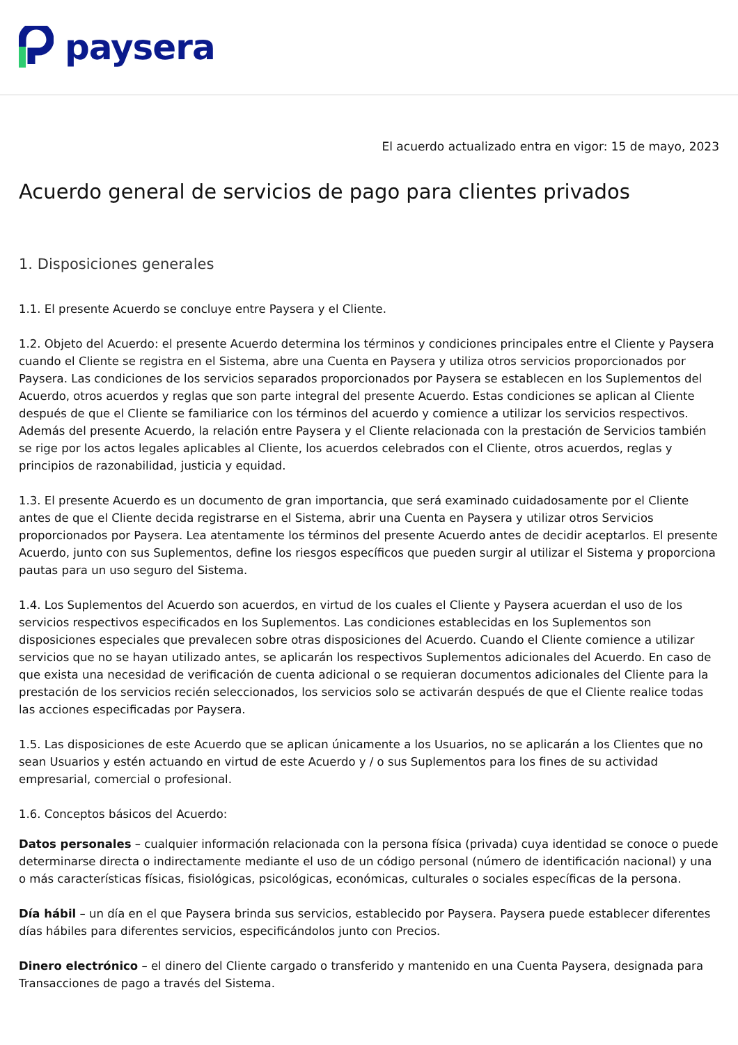paysera
El acuerdo actualizado entra en vigor: 15 de mayo, 2023
Acuerdo general de servicios de pago para clientes privados
1. Disposiciones generales
1.1. El presente Acuerdo se concluye entre Paysera y el Cliente.
1.2. Objeto del Acuerdo: el presente Acuerdo determina los términos y condiciones principales entre el Cliente y Paysera cuando el Cliente se registra en el Sistema, abre una Cuenta en Paysera y utiliza otros servicios proporcionados por Paysera. Las condiciones de los servicios separados proporcionados por Paysera se establecen en los Suplementos del Acuerdo, otros acuerdos y reglas que son parte integral del presente Acuerdo. Estas condiciones se aplican al Cliente después de que el Cliente se familiarice con los términos del acuerdo y comience a utilizar los servicios respectivos. Además del presente Acuerdo, la relación entre Paysera y el Cliente relacionada con la prestación de Servicios también se rige por los actos legales aplicables al Cliente, los acuerdos celebrados con el Cliente, otros acuerdos, reglas y principios de razonabilidad, justicia y equidad.
1.3. El presente Acuerdo es un documento de gran importancia, que será examinado cuidadosamente por el Cliente antes de que el Cliente decida registrarse en el Sistema, abrir una Cuenta en Paysera y utilizar otros Servicios proporcionados por Paysera. Lea atentamente los términos del presente Acuerdo antes de decidir aceptarlos. El presente Acuerdo, junto con sus Suplementos, define los riesgos específicos que pueden surgir al utilizar el Sistema y proporciona pautas para un uso seguro del Sistema.
1.4. Los Suplementos del Acuerdo son acuerdos, en virtud de los cuales el Cliente y Paysera acuerdan el uso de los servicios respectivos especificados en los Suplementos. Las condiciones establecidas en los Suplementos son disposiciones especiales que prevalecen sobre otras disposiciones del Acuerdo. Cuando el Cliente comience a utilizar servicios que no se hayan utilizado antes, se aplicarán los respectivos Suplementos adicionales del Acuerdo. En caso de que exista una necesidad de verificación de cuenta adicional o se requieran documentos adicionales del Cliente para la prestación de los servicios recién seleccionados, los servicios solo se activarán después de que el Cliente realice todas las acciones especificadas por Paysera.
1.5. Las disposiciones de este Acuerdo que se aplican únicamente a los Usuarios, no se aplicarán a los Clientes que no sean Usuarios y estén actuando en virtud de este Acuerdo y / o sus Suplementos para los fines de su actividad empresarial, comercial o profesional.
1.6. Conceptos básicos del Acuerdo:
Datos personales – cualquier información relacionada con la persona física (privada) cuya identidad se conoce o puede determinarse directa o indirectamente mediante el uso de un código personal (número de identificación nacional) y una o más características físicas, fisiológicas, psicológicas, económicas, culturales o sociales específicas de la persona.
Día hábil – un día en el que Paysera brinda sus servicios, establecido por Paysera. Paysera puede establecer diferentes días hábiles para diferentes servicios, especificándolos junto con Precios.
Dinero electrónico – el dinero del Cliente cargado o transferido y mantenido en una Cuenta Paysera, designada para Transacciones de pago a través del Sistema.